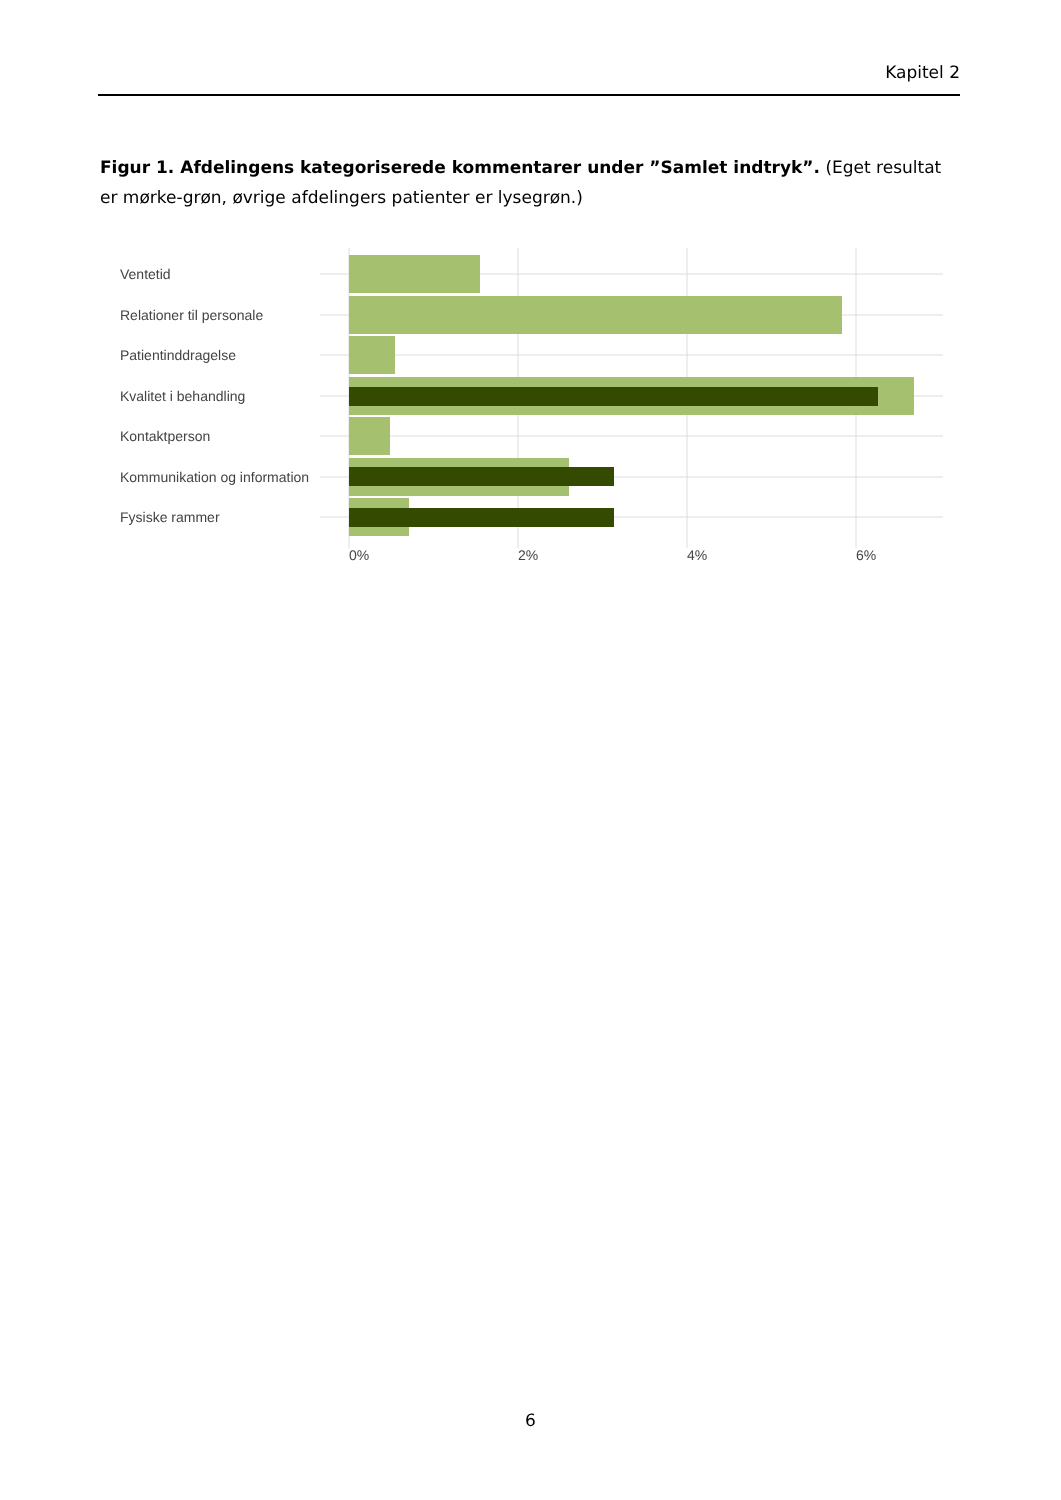Kapitel 2
Figur 1. Afdelingens kategoriserede kommentarer under ”Samlet indtryk”. (Eget resultat er mørke-grøn, øvrige afdelingers patienter er lysegrøn.)
Ventetid
Relationer til personale
Patientinddragelse
Kvalitet i behandling
Kontaktperson
Kommunikation og information
Fysiske rammer
0%
2%
4%
6%
6